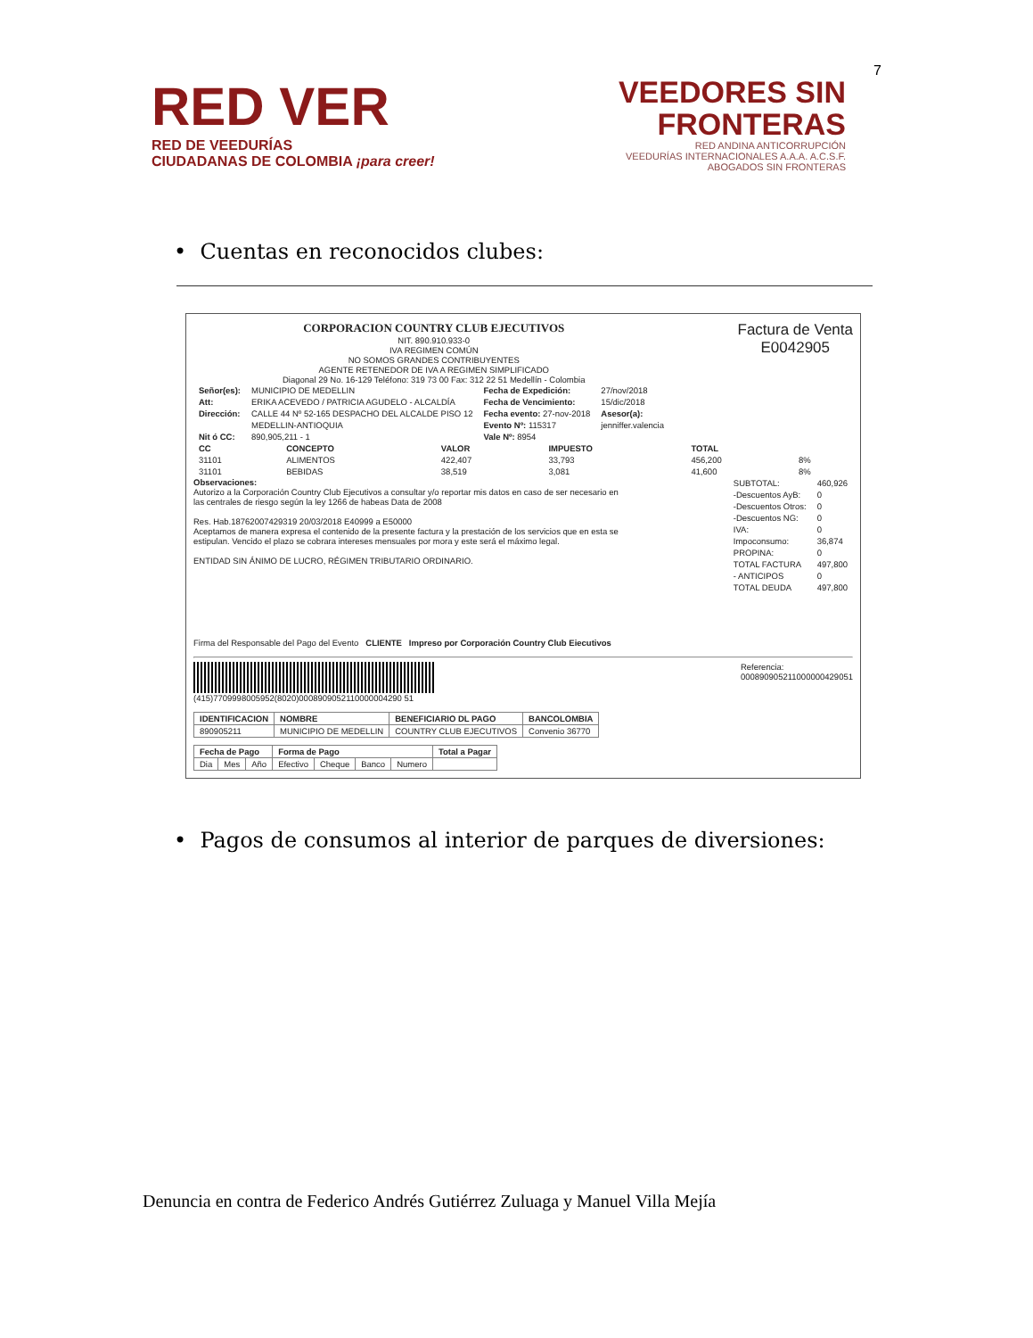7
RED VER
RED DE VEEDURÍAS
CIUDADANAS DE COLOMBIA ¡para creer!
VEEDORES SIN
FRONTERAS
RED ANDINA ANTICORRUPCIÓN
VEEDURÍAS INTERNACIONALES A.A.A. A.C.S.F.
ABOGADOS SIN FRONTERAS
• Cuentas en reconocidos clubes:
CORPORACION COUNTRY CLUB EJECUTIVOS
NIT. 890.910.933-0
IVA REGIMEN COMÚN
NO SOMOS GRANDES CONTRIBUYENTES
AGENTE RETENEDOR DE IVA A REGIMEN SIMPLIFICADO
Diagonal 29 No. 16-129 Teléfono: 319 73 00 Fax: 312 22 51 Medellín - Colombia
Factura de Venta
E0042905
| Señor(es): | MUNICIPIO DE MEDELLIN | Fecha de Expedición: | 27/nov/2018 |
| Att: | ERIKA ACEVEDO / PATRICIA AGUDELO - ALCALDÍA | Fecha de Vencimiento: | 15/dic/2018 |
| Dirección: | CALLE 44 Nº 52-165 DESPACHO DEL ALCALDE PISO 12 | Fecha evento: 27-nov-2018 | Asesor(a): |
| | MEDELLIN-ANTIOQUIA | Evento Nº: 115317 | jenniffer.valencia |
| Nit ó CC: | 890,905,211 - 1 | Vale Nº: 8954 | |
| CC | CONCEPTO | VALOR | IMPUESTO | TOTAL | |
| --- | --- | --- | --- | --- | --- |
| 31101 | ALIMENTOS | 422,407 | 33,793 | 456,200 | 8% |
| 31101 | BEBIDAS | 38,519 | 3,081 | 41,600 | 8% |
Observaciones:
Autorizo a la Corporación Country Club Ejecutivos a consultar y/o reportar mis datos en caso de ser necesario en las centrales de riesgo según la ley 1266 de habeas Data de 2008
Res. Hab.18762007429319 20/03/2018 E40999 a E50000
Aceptamos de manera expresa el contenido de la presente factura y la prestación de los servicios que en esta se estipulan. Vencido el plazo se cobrara intereses mensuales por mora y este será el máximo legal.
ENTIDAD SIN ÁNIMO DE LUCRO, RÉGIMEN TRIBUTARIO ORDINARIO.
| SUBTOTAL: | 460,926 |
| -Descuentos AyB: | 0 |
| -Descuentos Otros: | 0 |
| -Descuentos NG: | 0 |
| IVA: | 0 |
| Impoconsumo: | 36,874 |
| PROPINA: | 0 |
| TOTAL FACTURA | 497,800 |
| - ANTICIPOS | 0 |
| TOTAL DEUDA | 497,800 |
Firma del Responsable del Pago del Evento CLIENTE Impreso por Corporación Country Club Eiecutivos
(415)7709998005952(8020)0008909052110000004290 51
Referencia:
000890905211000000429051
| IDENTIFICACION | NOMBRE | BENEFICIARIO DL PAGO | BANCOLOMBIA |
| --- | --- | --- | --- |
| 890905211 | MUNICIPIO DE MEDELLIN | COUNTRY CLUB EJECUTIVOS | Convenio 36770 |
| Fecha de Pago | | | Forma de Pago | | | | Total a Pagar |
| --- | --- | --- | --- | --- | --- | --- | --- |
| Dia | Mes | Año | Efectivo | Cheque | Banco | Numero | |
• Pagos de consumos al interior de parques de diversiones:
Denuncia en contra de Federico Andrés Gutiérrez Zuluaga y Manuel Villa Mejía